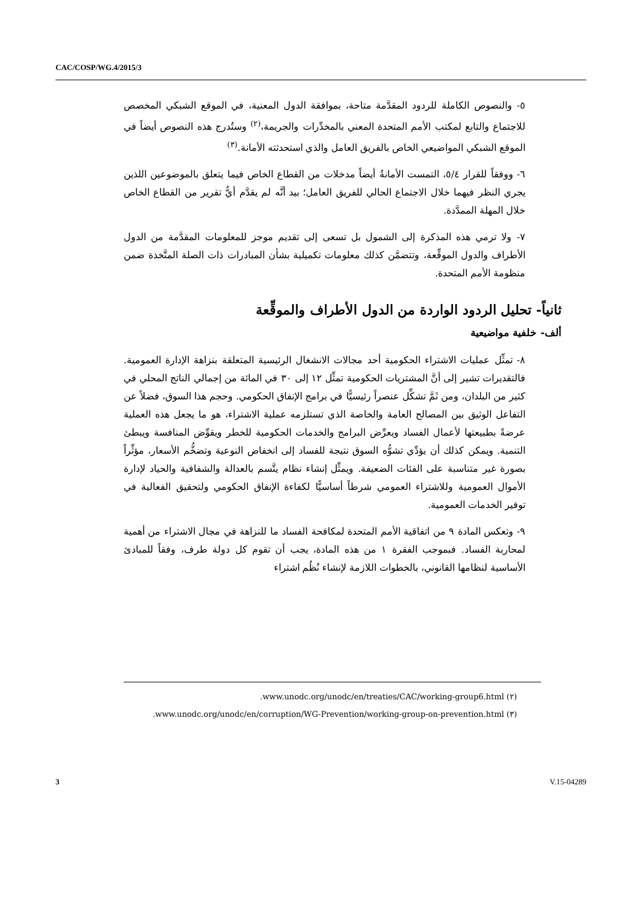CAC/COSP/WG.4/2015/3
٥- والنصوص الكاملة للردود المقدَّمة متاحة، بموافقة الدول المعنية، في الموقع الشبكي المخصص للاجتماع والتابع لمكتب الأمم المتحدة المعني بالمخدِّرات والجريمة،<sup>(٢)</sup> وستُدرج هذه النصوص أيضاً في الموقع الشبكي المواضيعي الخاص بالفريق العامل والذي استحدثته الأمانة.<sup>(٣)</sup>
٦- ووفقاً للقرار ٥/٤، التمست الأمانةُ أيضاً مدخلات من القطاع الخاص فيما يتعلق بالموضوعين اللذين يجري النظر فيهما خلال الاجتماع الحالي للفريق العامل؛ بيد أنَّه لم يقدَّم أيُّ تقرير من القطاع الخاص خلال المهلة الممدَّدة.
٧- ولا ترمي هذه المذكرة إلى الشمول بل تسعى إلى تقديم موجز للمعلومات المقدَّمة من الدول الأطراف والدول الموقِّعة، وتتضمَّن كذلك معلومات تكميلية بشأن المبادرات ذات الصلة المتَّخذة ضمن منظومة الأمم المتحدة.
ثانياً- تحليل الردود الواردة من الدول الأطراف والموقِّعة
ألف- خلفية مواضيعية
٨- تمثِّل عمليات الاشتراء الحكومية أحد مجالات الانشغال الرئيسية المتعلقة بنزاهة الإدارة العمومية. فالتقديرات تشير إلى أنَّ المشتريات الحكومية تمثِّل ١٢ إلى ٣٠ في المائة من إجمالي الناتج المحلي في كثير من البلدان، ومن ثَمَّ تشكِّل عنصراً رئيسيًّا في برامج الإنفاق الحكومي. وحجم هذا السوق، فضلاً عن التفاعل الوثيق بين المصالح العامة والخاصة الذي تستلزمه عملية الاشتراء، هو ما يجعل هذه العملية عرضةً بطبيعتها لأعمال الفساد ويعرِّض البرامج والخدمات الحكومية للخطر ويقوِّض المنافسة ويبطئ التنمية. ويمكن كذلك أن يؤدِّي تشوُّه السوق نتيجة للفساد إلى انخفاض النوعية وتضخُّم الأسعار، مؤثِّراً بصورة غير متناسبة على الفئات الضعيفة. ويمثِّل إنشاء نظام يتَّسم بالعدالة والشفافية والحياد لإدارة الأموال العمومية وللاشتراء العمومي شرطاً أساسيًّا لكفاءة الإنفاق الحكومي ولتحقيق الفعالية في توفير الخدمات العمومية.
٩- وتعكس المادة ٩ من اتفاقية الأمم المتحدة لمكافحة الفساد ما للنزاهة في مجال الاشتراء من أهمية لمحاربة الفساد. فبموجب الفقرة ١ من هذه المادة، يجب أن تقوم كل دولة طرف، وفقاً للمبادئ الأساسية لنظامها القانوني، بالخطوات اللازمة لإنشاء نُظُم اشتراء
(٢) www.unodc.org/unodc/en/treaties/CAC/working-group6.html.
(٣) www.unodc.org/unodc/en/corruption/WG-Prevention/working-group-on-prevention.html.
3 V.15-04289